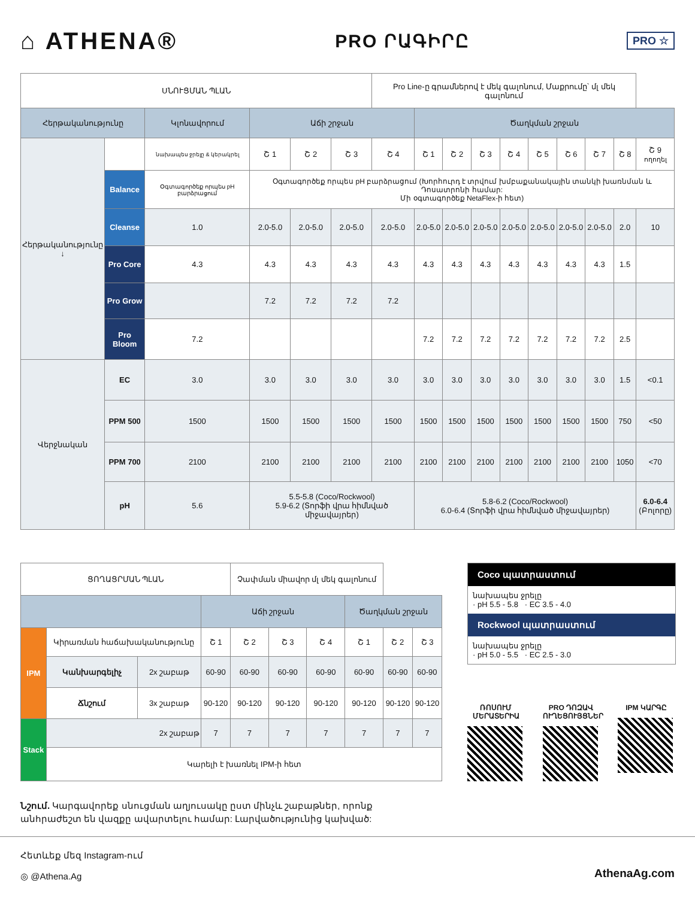⌂ ATHENA®
PRO ՐԱԳԻՐԸ
PRO ☆
| ՍՆՈՒՑՄԱՆ ՊԼԱՆ | | | | | | Pro Line-ը գրամներով է մեկ գալոնում, Մաքրումը՝ մլ մեկ գալոնում | | | | | | | | | |
| Հերթականությունը | | Կլոնավորում | Աճի շրջան | | | | Ծաղկման շրջան | | | | | | | | |
| Հերթականությունը ↓ | | նախապես ջրելը & կերակրել | Շ 1 | Շ 2 | Շ 3 | Շ 4 | Շ 1 | Շ 2 | Շ 3 | Շ 4 | Շ 5 | Շ 6 | Շ 7 | Շ 8 | Շ 9 ողողել |
| | Balance | Օգտագործեք որպես pH բարձրացում | Օգտագործեք որպես pH բարձրացում (Խորհուրդ է տրվում խմբաքանակային տանկի խառնման և Դոսատրոնի համար: Մի օգտագործեք NetaFlex-ի հետ) | | | | | | | | | | | | |
| | Cleanse | 1.0 | 2.0-5.0 | 2.0-5.0 | 2.0-5.0 | 2.0-5.0 | 2.0-5.0 | 2.0-5.0 | 2.0-5.0 | 2.0-5.0 | 2.0-5.0 | 2.0-5.0 | 2.0-5.0 | 2.0 | 10 |
| | Pro Core | 4.3 | 4.3 | 4.3 | 4.3 | 4.3 | 4.3 | 4.3 | 4.3 | 4.3 | 4.3 | 4.3 | 4.3 | 1.5 | |
| | Pro Grow | | 7.2 | 7.2 | 7.2 | 7.2 | | | | | | | | | |
| | Pro Bloom | 7.2 | | | | | 7.2 | 7.2 | 7.2 | 7.2 | 7.2 | 7.2 | 7.2 | 2.5 | |
| Վերջնական | EC | 3.0 | 3.0 | 3.0 | 3.0 | 3.0 | 3.0 | 3.0 | 3.0 | 3.0 | 3.0 | 3.0 | 3.0 | 1.5 | <0.1 |
| | PPM 500 | 1500 | 1500 | 1500 | 1500 | 1500 | 1500 | 1500 | 1500 | 1500 | 1500 | 1500 | 1500 | 750 | <50 |
| | PPM 700 | 2100 | 2100 | 2100 | 2100 | 2100 | 2100 | 2100 | 2100 | 2100 | 2100 | 2100 | 2100 | 1050 | <70 |
| | pH | 5.6 | 5.5-5.8 (Coco/Rockwool) 5.9-6.2 (Տորֆի վրա հիմնված միջավայրեր) | | | | 5.8-6.2 (Coco/Rockwool) 6.0-6.4 (Տորֆի վրա հիմնված միջավայրեր) | | | | | | | | 6.0-6.4 (Բոլորը) |
| ՑՈՂԱՑՐՄԱՆ ՊԼԱՆ | | | | Չափման միավոր մլ մեկ գալոնում | | | | | |
| | | | Աճի շրջան | | | | Ծաղկման շրջան | | |
| IPM | Կիրառման հաճախականությունը | | Շ 1 | Շ 2 | Շ 3 | Շ 4 | Շ 1 | Շ 2 | Շ 3 |
| | Կանխարգելիչ | 2x շաբաթ | 60-90 | 60-90 | 60-90 | 60-90 | 60-90 | 60-90 | 60-90 |
| | Ճնշում | 3x շաբաթ | 90-120 | 90-120 | 90-120 | 90-120 | 90-120 | 90-120 | 90-120 |
| Stack | 2x շաբաթ | | 7 | 7 | 7 | 7 | 7 | 7 | 7 |
| | Կարելի է խառնել IPM-ի հետ | | | | | | | | |
Coco պատրաստում
նախապես ջրելը
· pH 5.5 - 5.8 · EC 3.5 - 4.0
Rockwool պատրաստում
նախապես ջրելը
· pH 5.0 - 5.5 · EC 2.5 - 3.0
ՌՈՍՈՒՄ ՄԵՐԱՏԵՐԻԱ
PRO ԴՈԶԱՎ ՈՒՂԵՑՈՒՅՑՆԵՐ
IPM ԿԱՐԳԸ
Նշում. Կարգավորեք սնուցման աղյուսակը ըստ մինչև շաբաթներ, որոնք անհրաժեշտ են վազքը ավարտելու համար: Լարվածությունից կախված:
Հետևեք մեզ Instagram-ում
◎ @Athena.Ag
AthenaAg.com